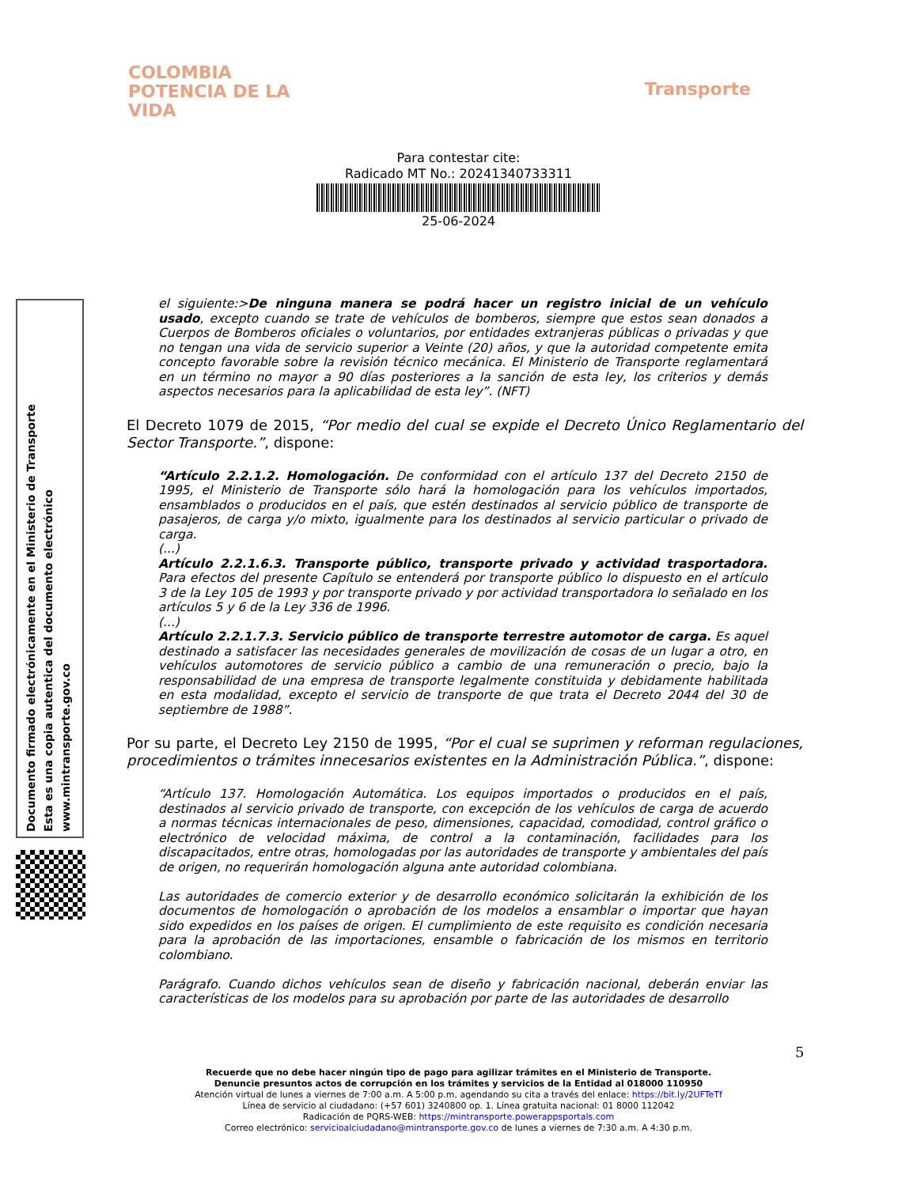COLOMBIA
POTENCIA DE LA
VIDA
Transporte
Para contestar cite:
Radicado MT No.: 20241340733311
25-06-2024
Documento firmado electrónicamente en el Ministerio de Transporte
Esta es una copia autentica del documento electrónico
www.mintransporte.gov.co
el siguiente:>De ninguna manera se podrá hacer un registro inicial de un vehículo usado, excepto cuando se trate de vehículos de bomberos, siempre que estos sean donados a Cuerpos de Bomberos oficiales o voluntarios, por entidades extranjeras públicas o privadas y que no tengan una vida de servicio superior a Veinte (20) años, y que la autoridad competente emita concepto favorable sobre la revisión técnico mecánica. El Ministerio de Transporte reglamentará en un término no mayor a 90 días posteriores a la sanción de esta ley, los criterios y demás aspectos necesarios para la aplicabilidad de esta ley”. (NFT)
El Decreto 1079 de 2015, “Por medio del cual se expide el Decreto Único Reglamentario del Sector Transporte.”, dispone:
“Artículo 2.2.1.2. Homologación. De conformidad con el artículo 137 del Decreto 2150 de 1995, el Ministerio de Transporte sólo hará la homologación para los vehículos importados, ensamblados o producidos en el país, que estén destinados al servicio público de transporte de pasajeros, de carga y/o mixto, igualmente para los destinados al servicio particular o privado de carga.
(...)
Artículo 2.2.1.6.3. Transporte público, transporte privado y actividad trasportadora. Para efectos del presente Capítulo se entenderá por transporte público lo dispuesto en el artículo 3 de la Ley 105 de 1993 y por transporte privado y por actividad transportadora lo señalado en los artículos 5 y 6 de la Ley 336 de 1996.
(...)
Artículo 2.2.1.7.3. Servicio público de transporte terrestre automotor de carga. Es aquel destinado a satisfacer las necesidades generales de movilización de cosas de un lugar a otro, en vehículos automotores de servicio público a cambio de una remuneración o precio, bajo la responsabilidad de una empresa de transporte legalmente constituida y debidamente habilitada en esta modalidad, excepto el servicio de transporte de que trata el Decreto 2044 del 30 de septiembre de 1988”.
Por su parte, el Decreto Ley 2150 de 1995, “Por el cual se suprimen y reforman regulaciones, procedimientos o trámites innecesarios existentes en la Administración Pública.”, dispone:
“Artículo 137. Homologación Automática. Los equipos importados o producidos en el país, destinados al servicio privado de transporte, con excepción de los vehículos de carga de acuerdo a normas técnicas internacionales de peso, dimensiones, capacidad, comodidad, control gráfico o electrónico de velocidad máxima, de control a la contaminación, facilidades para los discapacitados, entre otras, homologadas por las autoridades de transporte y ambientales del país de origen, no requerirán homologación alguna ante autoridad colombiana.
Las autoridades de comercio exterior y de desarrollo económico solicitarán la exhibición de los documentos de homologación o aprobación de los modelos a ensamblar o importar que hayan sido expedidos en los países de origen. El cumplimiento de este requisito es condición necesaria para la aprobación de las importaciones, ensamble o fabricación de los mismos en territorio colombiano.
Parágrafo. Cuando dichos vehículos sean de diseño y fabricación nacional, deberán enviar las características de los modelos para su aprobación por parte de las autoridades de desarrollo
5
Recuerde que no debe hacer ningún tipo de pago para agilizar trámites en el Ministerio de Transporte.
Denuncie presuntos actos de corrupción en los trámites y servicios de la Entidad al 018000 110950
Atención virtual de lunes a viernes de 7:00 a.m. A 5:00 p.m, agendando su cita a través del enlace: https://bit.ly/2UFTeTf
Línea de servicio al ciudadano: (+57 601) 3240800 op. 1. Línea gratuita nacional: 01 8000 112042
Radicación de PQRS-WEB: https://mintransporte.powerappsportals.com
Correo electrónico: servicioalciudadano@mintransporte.gov.co de lunes a viernes de 7:30 a.m. A 4:30 p.m.